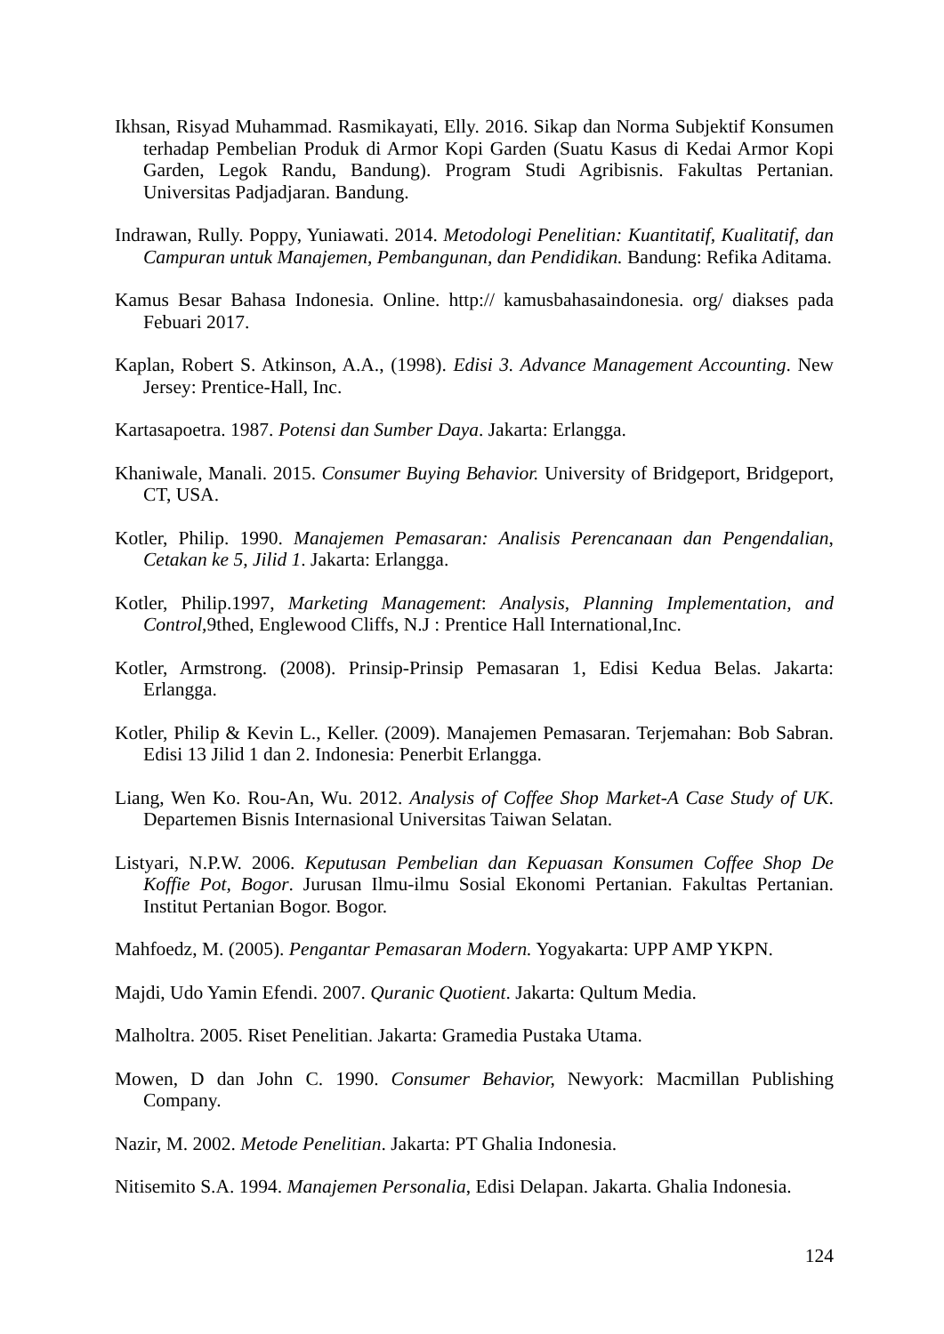Ikhsan, Risyad Muhammad. Rasmikayati, Elly. 2016. Sikap dan Norma Subjektif Konsumen terhadap Pembelian Produk di Armor Kopi Garden (Suatu Kasus di Kedai Armor Kopi Garden, Legok Randu, Bandung). Program Studi Agribisnis. Fakultas Pertanian. Universitas Padjadjaran. Bandung.
Indrawan, Rully. Poppy, Yuniawati. 2014. Metodologi Penelitian: Kuantitatif, Kualitatif, dan Campuran untuk Manajemen, Pembangunan, dan Pendidikan. Bandung: Refika Aditama.
Kamus Besar Bahasa Indonesia. Online. http:// kamusbahasaindonesia. org/ diakses pada Febuari 2017.
Kaplan, Robert S. Atkinson, A.A., (1998). Edisi 3. Advance Management Accounting. New Jersey: Prentice-Hall, Inc.
Kartasapoetra. 1987. Potensi dan Sumber Daya. Jakarta: Erlangga.
Khaniwale, Manali. 2015. Consumer Buying Behavior. University of Bridgeport, Bridgeport, CT, USA.
Kotler, Philip. 1990. Manajemen Pemasaran: Analisis Perencanaan dan Pengendalian, Cetakan ke 5, Jilid 1. Jakarta: Erlangga.
Kotler, Philip.1997, Marketing Management: Analysis, Planning Implementation, and Control, 9thed, Englewood Cliffs, N.J : Prentice Hall International,Inc.
Kotler, Armstrong. (2008). Prinsip-Prinsip Pemasaran 1, Edisi Kedua Belas. Jakarta: Erlangga.
Kotler, Philip & Kevin L., Keller. (2009). Manajemen Pemasaran. Terjemahan: Bob Sabran. Edisi 13 Jilid 1 dan 2. Indonesia: Penerbit Erlangga.
Liang, Wen Ko. Rou-An, Wu. 2012. Analysis of Coffee Shop Market-A Case Study of UK. Departemen Bisnis Internasional Universitas Taiwan Selatan.
Listyari, N.P.W. 2006. Keputusan Pembelian dan Kepuasan Konsumen Coffee Shop De Koffie Pot, Bogor. Jurusan Ilmu-ilmu Sosial Ekonomi Pertanian. Fakultas Pertanian. Institut Pertanian Bogor. Bogor.
Mahfoedz, M. (2005). Pengantar Pemasaran Modern. Yogyakarta: UPP AMP YKPN.
Majdi, Udo Yamin Efendi. 2007. Quranic Quotient. Jakarta: Qultum Media.
Malholtra. 2005. Riset Penelitian. Jakarta: Gramedia Pustaka Utama.
Mowen, D dan John C. 1990. Consumer Behavior, Newyork: Macmillan Publishing Company.
Nazir, M. 2002. Metode Penelitian. Jakarta: PT Ghalia Indonesia.
Nitisemito S.A. 1994. Manajemen Personalia, Edisi Delapan. Jakarta. Ghalia Indonesia.
124